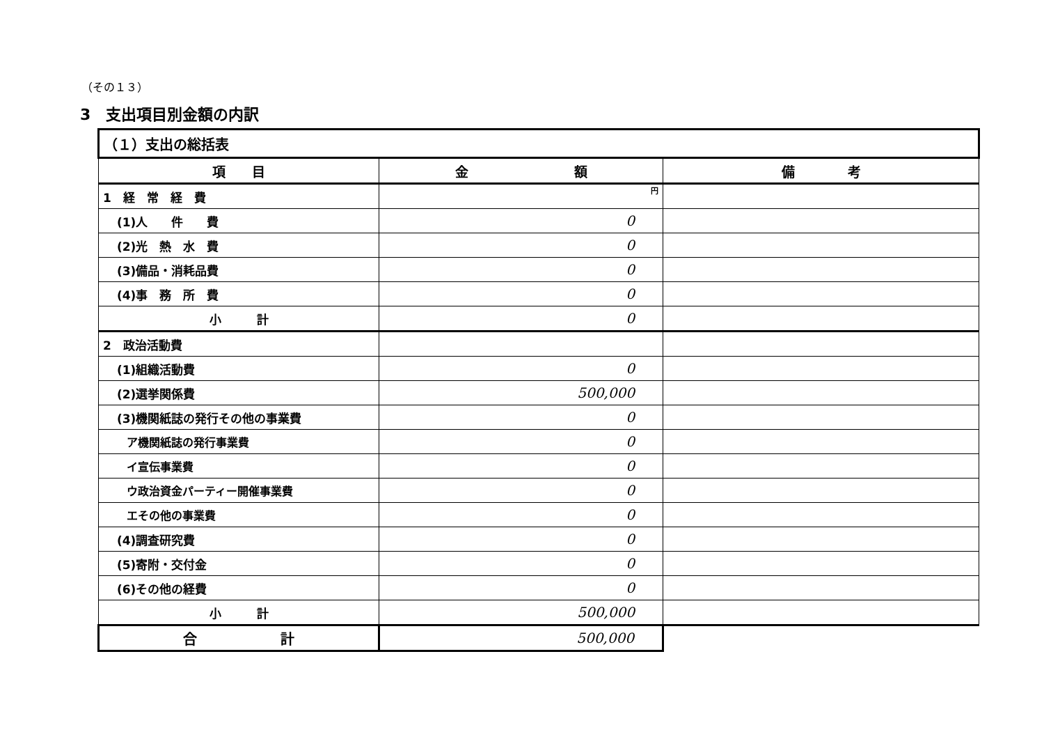（その１３）
3　支出項目別金額の内訳
| （１）支出の総括表 | | |
| 項 目 | 金 額 | 備 考 |
| 1 経 常 経 費 | 円 | |
| (1)人 件 費 | 0 | |
| (2)光 熱 水 費 | 0 | |
| (3)備品・消耗品費 | 0 | |
| (4)事 務 所 費 | 0 | |
| 小 計 | 0 | |
| 2 政治活動費 | | |
| (1)組織活動費 | 0 | |
| (2)選挙関係費 | 500,000 | |
| (3)機関紙誌の発行その他の事業費 | 0 | |
| ア機関紙誌の発行事業費 | 0 | |
| イ宣伝事業費 | 0 | |
| ウ政治資金パーティー開催事業費 | 0 | |
| エその他の事業費 | 0 | |
| (4)調査研究費 | 0 | |
| (5)寄附・交付金 | 0 | |
| (6)その他の経費 | 0 | |
| 小 計 | 500,000 | |
| 合 計 | 500,000 | |